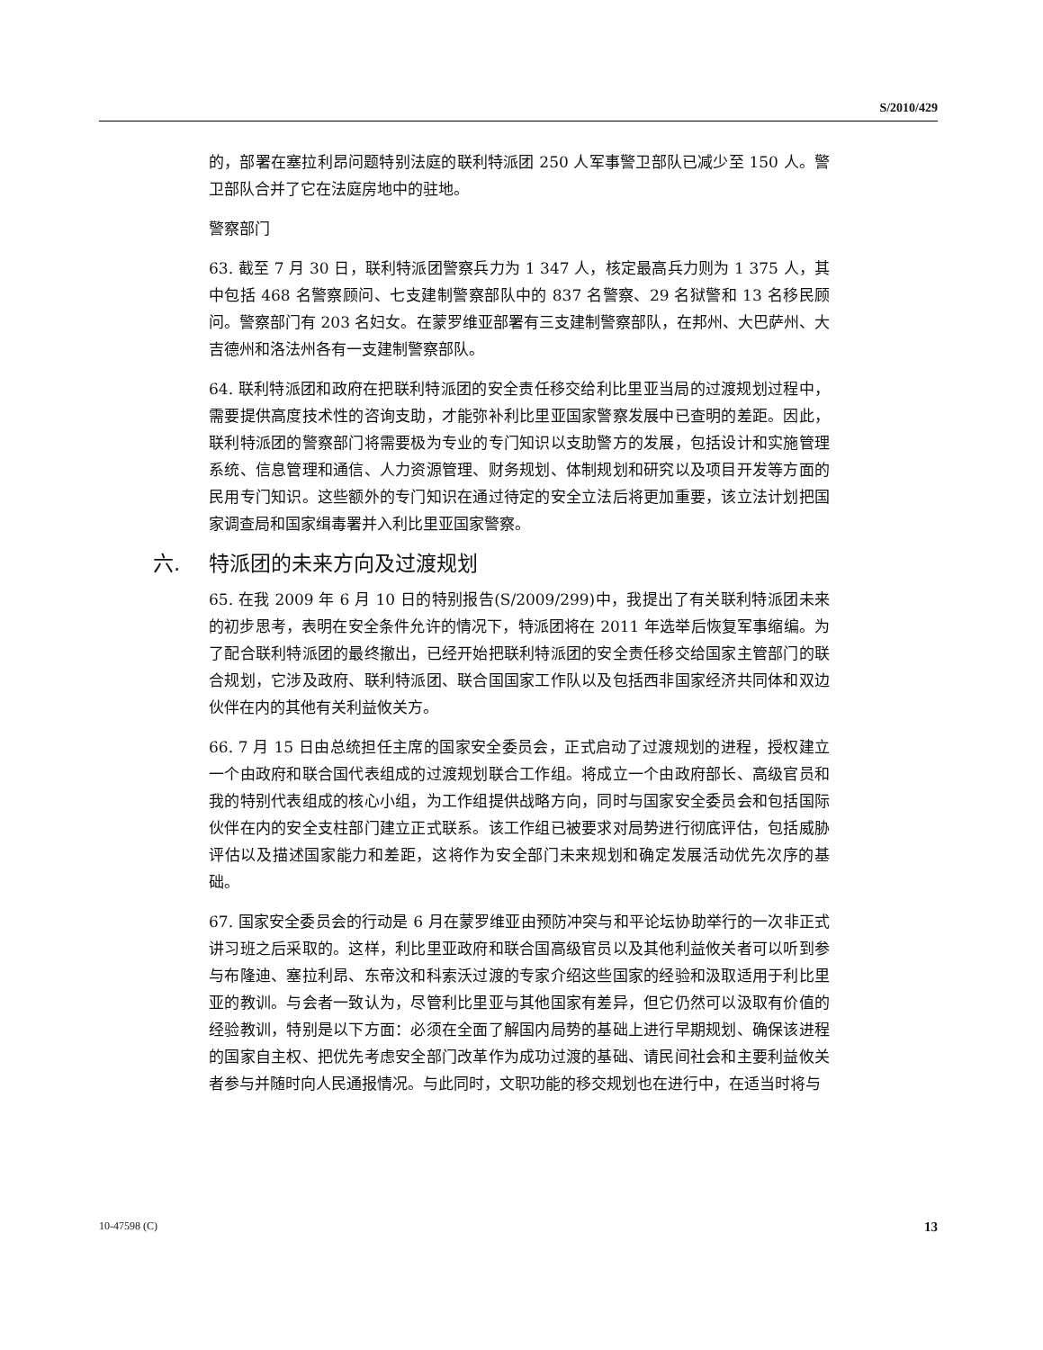S/2010/429
的，部署在塞拉利昂问题特别法庭的联利特派团 250 人军事警卫部队已减少至 150 人。警卫部队合并了它在法庭房地中的驻地。
警察部门
63. 截至 7 月 30 日，联利特派团警察兵力为 1 347 人，核定最高兵力则为 1 375 人，其中包括 468 名警察顾问、七支建制警察部队中的 837 名警察、29 名狱警和 13 名移民顾问。警察部门有 203 名妇女。在蒙罗维亚部署有三支建制警察部队，在邦州、大巴萨州、大吉德州和洛法州各有一支建制警察部队。
64. 联利特派团和政府在把联利特派团的安全责任移交给利比里亚当局的过渡规划过程中，需要提供高度技术性的咨询支助，才能弥补利比里亚国家警察发展中已查明的差距。因此，联利特派团的警察部门将需要极为专业的专门知识以支助警方的发展，包括设计和实施管理系统、信息管理和通信、人力资源管理、财务规划、体制规划和研究以及项目开发等方面的民用专门知识。这些额外的专门知识在通过待定的安全立法后将更加重要，该立法计划把国家调查局和国家缉毒署并入利比里亚国家警察。
六. 特派团的未来方向及过渡规划
65. 在我 2009 年 6 月 10 日的特别报告(S/2009/299)中，我提出了有关联利特派团未来的初步思考，表明在安全条件允许的情况下，特派团将在 2011 年选举后恢复军事缩编。为了配合联利特派团的最终撤出，已经开始把联利特派团的安全责任移交给国家主管部门的联合规划，它涉及政府、联利特派团、联合国国家工作队以及包括西非国家经济共同体和双边伙伴在内的其他有关利益攸关方。
66. 7 月 15 日由总统担任主席的国家安全委员会，正式启动了过渡规划的进程，授权建立一个由政府和联合国代表组成的过渡规划联合工作组。将成立一个由政府部长、高级官员和我的特别代表组成的核心小组，为工作组提供战略方向，同时与国家安全委员会和包括国际伙伴在内的安全支柱部门建立正式联系。该工作组已被要求对局势进行彻底评估，包括威胁评估以及描述国家能力和差距，这将作为安全部门未来规划和确定发展活动优先次序的基础。
67. 国家安全委员会的行动是 6 月在蒙罗维亚由预防冲突与和平论坛协助举行的一次非正式讲习班之后采取的。这样，利比里亚政府和联合国高级官员以及其他利益攸关者可以听到参与布隆迪、塞拉利昂、东帝汶和科索沃过渡的专家介绍这些国家的经验和汲取适用于利比里亚的教训。与会者一致认为，尽管利比里亚与其他国家有差异，但它仍然可以汲取有价值的经验教训，特别是以下方面：必须在全面了解国内局势的基础上进行早期规划、确保该进程的国家自主权、把优先考虑安全部门改革作为成功过渡的基础、请民间社会和主要利益攸关者参与并随时向人民通报情况。与此同时，文职功能的移交规划也在进行中，在适当时将与
10-47598 (C) 13